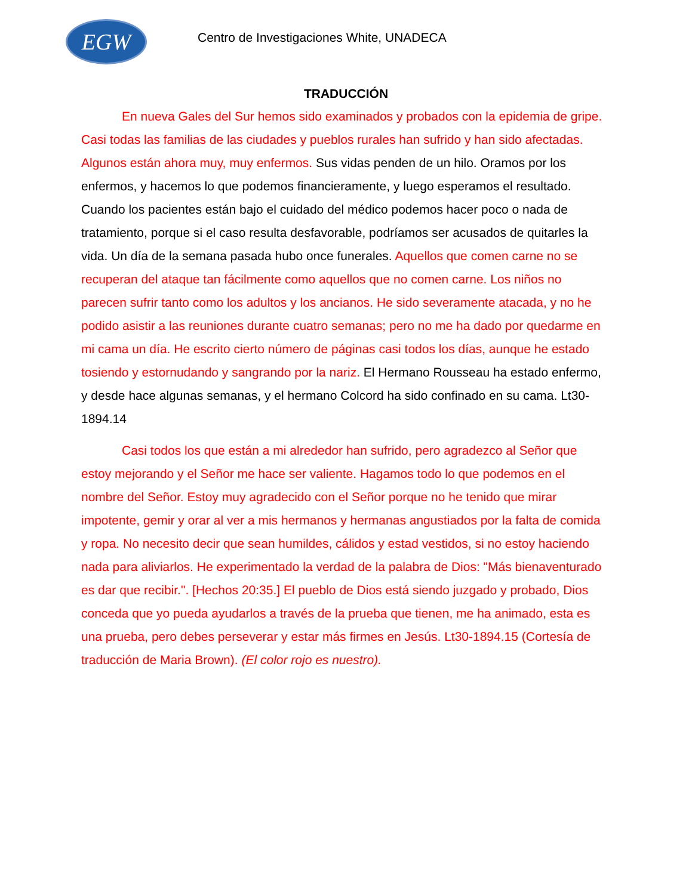EGW
Centro de Investigaciones White, UNADECA
TRADUCCIÓN
En nueva Gales del Sur hemos sido examinados y probados con la epidemia de gripe. Casi todas las familias de las ciudades y pueblos rurales han sufrido y han sido afectadas. Algunos están ahora muy, muy enfermos. Sus vidas penden de un hilo. Oramos por los enfermos, y hacemos lo que podemos financieramente, y luego esperamos el resultado. Cuando los pacientes están bajo el cuidado del médico podemos hacer poco o nada de tratamiento, porque si el caso resulta desfavorable, podríamos ser acusados de quitarles la vida. Un día de la semana pasada hubo once funerales. Aquellos que comen carne no se recuperan del ataque tan fácilmente como aquellos que no comen carne. Los niños no parecen sufrir tanto como los adultos y los ancianos. He sido severamente atacada, y no he podido asistir a las reuniones durante cuatro semanas; pero no me ha dado por quedarme en mi cama un día. He escrito cierto número de páginas casi todos los días, aunque he estado tosiendo y estornudando y sangrando por la nariz. El Hermano Rousseau ha estado enfermo, y desde hace algunas semanas, y el hermano Colcord ha sido confinado en su cama. Lt30-1894.14
Casi todos los que están a mi alrededor han sufrido, pero agradezco al Señor que estoy mejorando y el Señor me hace ser valiente. Hagamos todo lo que podemos en el nombre del Señor. Estoy muy agradecido con el Señor porque no he tenido que mirar impotente, gemir y orar al ver a mis hermanos y hermanas angustiados por la falta de comida y ropa. No necesito decir que sean humildes, cálidos y estad vestidos, si no estoy haciendo nada para aliviarlos. He experimentado la verdad de la palabra de Dios: "Más bienaventurado es dar que recibir.". [Hechos 20:35.] El pueblo de Dios está siendo juzgado y probado, Dios conceda que yo pueda ayudarlos a través de la prueba que tienen, me ha animado, esta es una prueba, pero debes perseverar y estar más firmes en Jesús. Lt30-1894.15 (Cortesía de traducción de Maria Brown). (El color rojo es nuestro).